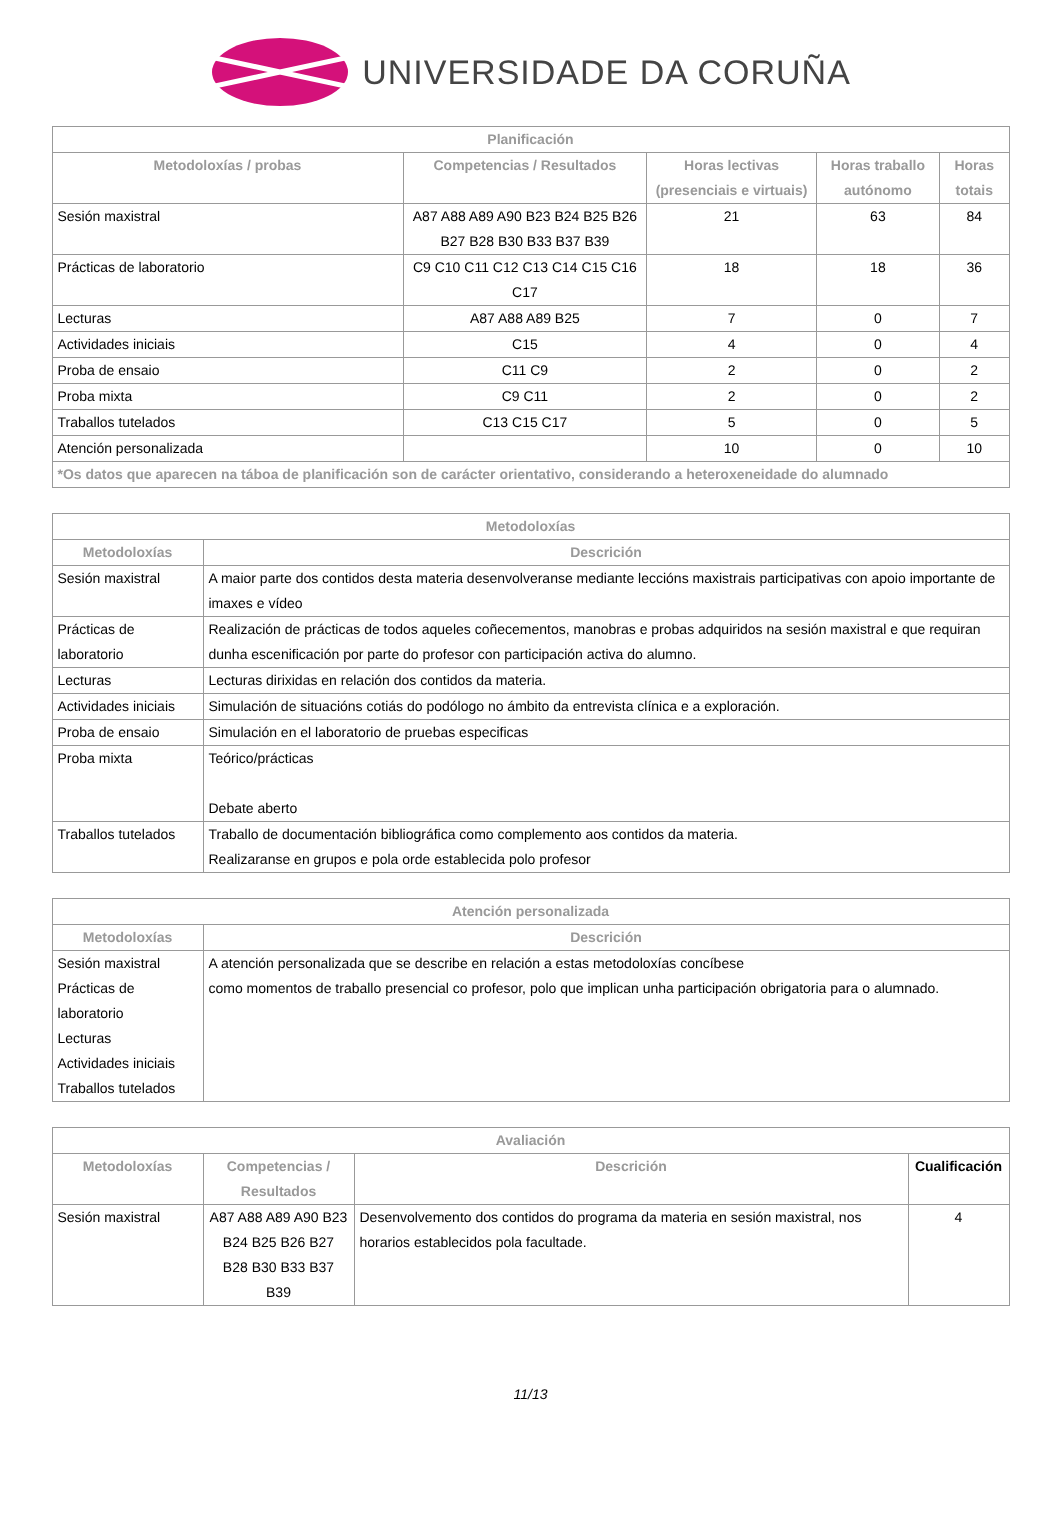UNIVERSIDADE DA CORUÑA
| Planificación | | | | |
| --- | --- | --- | --- | --- |
| Metodoloxías / probas | Competencias / Resultados | Horas lectivas (presenciais e virtuais) | Horas traballo autónomo | Horas totais |
| Sesión maxistral | A87 A88 A89 A90 B23 B24 B25 B26 B27 B28 B30 B33 B37 B39 | 21 | 63 | 84 |
| Prácticas de laboratorio | C9 C10 C11 C12 C13 C14 C15 C16 C17 | 18 | 18 | 36 |
| Lecturas | A87 A88 A89 B25 | 7 | 0 | 7 |
| Actividades iniciais | C15 | 4 | 0 | 4 |
| Proba de ensaio | C11 C9 | 2 | 0 | 2 |
| Proba mixta | C9 C11 | 2 | 0 | 2 |
| Traballos tutelados | C13 C15 C17 | 5 | 0 | 5 |
| Atención personalizada | | 10 | 0 | 10 |
| *Os datos que aparecen na táboa de planificación son de carácter orientativo, considerando a heteroxeneidade do alumnado | | | | |
| Metodoloxías | |
| --- | --- |
| Metodoloxías | Descrición |
| Sesión maxistral | A maior parte dos contidos desta materia desenvolveranse mediante leccións maxistrais participativas con apoio importante de imaxes e vídeo |
| Prácticas de laboratorio | Realización de prácticas de todos aqueles coñecementos, manobras e probas adquiridos na sesión maxistral e que requiran dunha escenificación por parte do profesor con participación activa do alumno. |
| Lecturas | Lecturas dirixidas en relación dos contidos da materia. |
| Actividades iniciais | Simulación de situacións cotiás do podólogo no ámbito da entrevista clínica e a exploración. |
| Proba de ensaio | Simulación en el laboratorio de pruebas especificas |
| Proba mixta | Teórico/prácticas Debate aberto |
| Traballos tutelados | Traballo de documentación bibliográfica como complemento aos contidos da materia. Realizaranse en grupos e pola orde establecida polo profesor |
| Atención personalizada | |
| --- | --- |
| Metodoloxías | Descrición |
| Sesión maxistral Prácticas de laboratorio Lecturas Actividades iniciais Traballos tutelados | A atención personalizada que se describe en relación a estas metodoloxías concíbese como momentos de traballo presencial co profesor, polo que implican unha participación obrigatoria para o alumnado. |
| Avaliación | | | |
| --- | --- | --- | --- |
| Metodoloxías | Competencias / Resultados | Descrición | Cualificación |
| Sesión maxistral | A87 A88 A89 A90 B23 B24 B25 B26 B27 B28 B30 B33 B37 B39 | Desenvolvemento dos contidos do programa da materia en sesión maxistral, nos horarios establecidos pola facultade. | 4 |
11/13